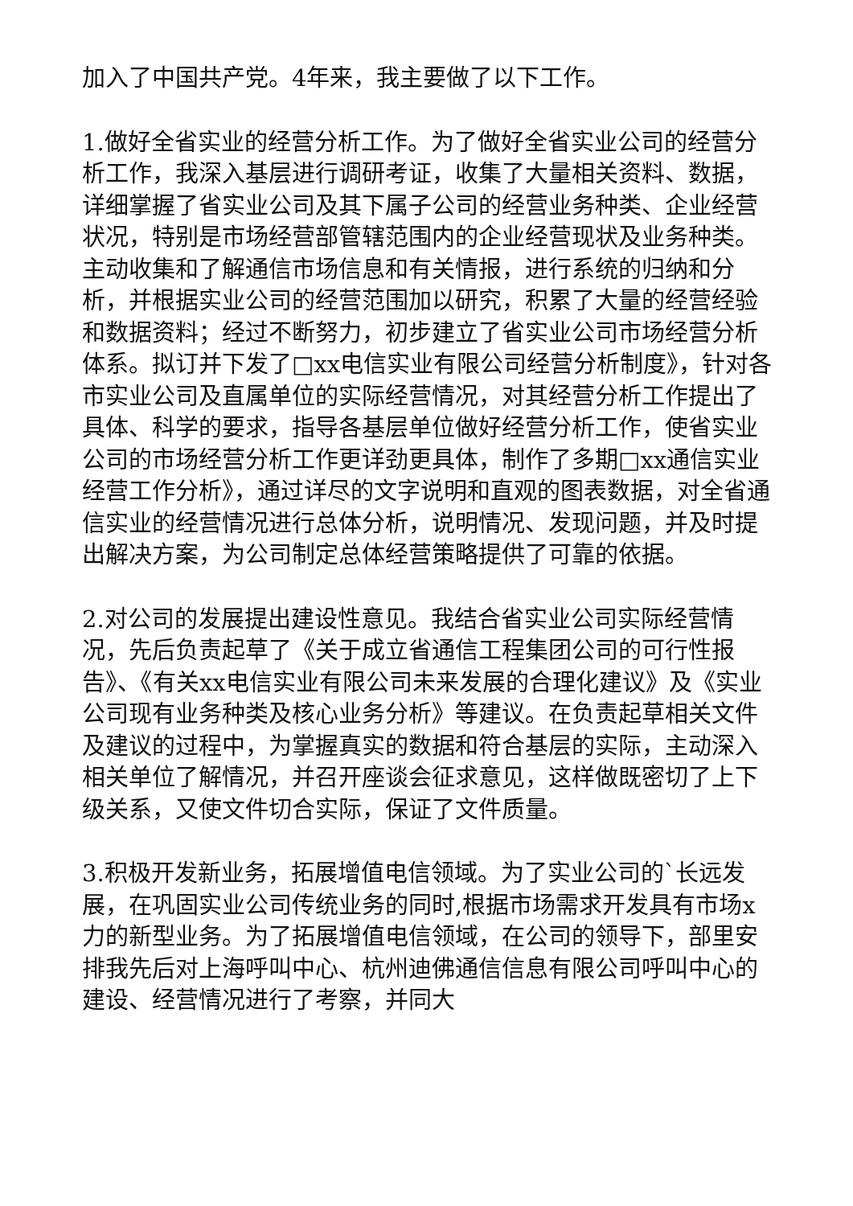加入了中国共产党。4年来，我主要做了以下工作。
1.做好全省实业的经营分析工作。为了做好全省实业公司的经营分析工作，我深入基层进行调研考证，收集了大量相关资料、数据，详细掌握了省实业公司及其下属子公司的经营业务种类、企业经营状况，特别是市场经营部管辖范围内的企业经营现状及业务种类。主动收集和了解通信市场信息和有关情报，进行系统的归纳和分析，并根据实业公司的经营范围加以研究，积累了大量的经营经验和数据资料；经过不断努力，初步建立了省实业公司市场经营分析体系。拟订并下发了□xx电信实业有限公司经营分析制度》，针对各市实业公司及直属单位的实际经营情况，对其经营分析工作提出了具体、科学的要求，指导各基层单位做好经营分析工作，使省实业公司的市场经营分析工作更详劲更具体，制作了多期□xx通信实业经营工作分析》，通过详尽的文字说明和直观的图表数据，对全省通信实业的经营情况进行总体分析，说明情况、发现问题，并及时提出解决方案，为公司制定总体经营策略提供了可靠的依据。
2.对公司的发展提出建设性意见。我结合省实业公司实际经营情况，先后负责起草了《关于成立省通信工程集团公司的可行性报告》、《有关xx电信实业有限公司未来发展的合理化建议》及《实业公司现有业务种类及核心业务分析》等建议。在负责起草相关文件及建议的过程中，为掌握真实的数据和符合基层的实际，主动深入相关单位了解情况，并召开座谈会征求意见，这样做既密切了上下级关系，又使文件切合实际，保证了文件质量。
3.积极开发新业务，拓展增值电信领域。为了实业公司的`长远发展，在巩固实业公司传统业务的同时,根据市场需求开发具有市场x力的新型业务。为了拓展增值电信领域，在公司的领导下，部里安排我先后对上海呼叫中心、杭州迪佛通信信息有限公司呼叫中心的建设、经营情况进行了考察，并同大